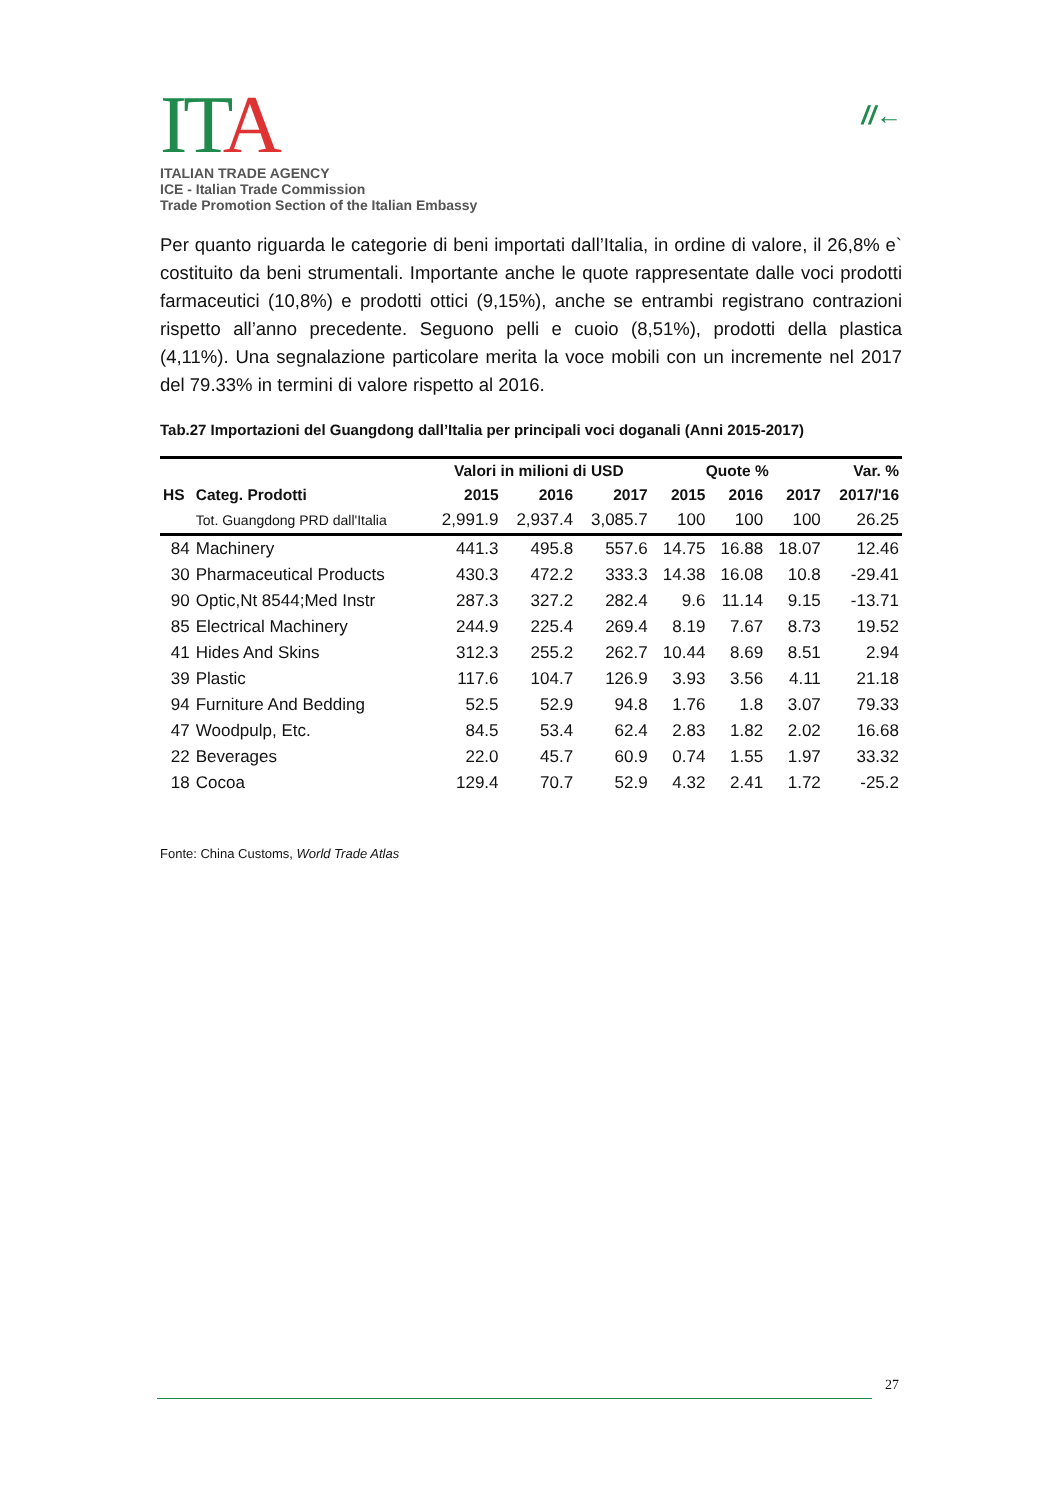ITA
ITALIAN TRADE AGENCY
ICE - Italian Trade Commission
Trade Promotion Section of the Italian Embassy
//←
Per quanto riguarda le categorie di beni importati dall’Italia, in ordine di valore, il 26,8% e` costituito da beni strumentali. Importante anche le quote rappresentate dalle voci prodotti farmaceutici (10,8%) e prodotti ottici (9,15%), anche se entrambi registrano contrazioni rispetto all’anno precedente. Seguono pelli e cuoio (8,51%), prodotti della plastica (4,11%). Una segnalazione particolare merita la voce mobili con un incremente nel 2017 del 79.33% in termini di valore rispetto al 2016.
Tab.27 Importazioni del Guangdong dall’Italia per principali voci doganali (Anni 2015-2017)
| | | Valori in milioni di USD | | | Quote % | | | Var. % |
| --- | --- | --- | --- | --- | --- | --- | --- | --- |
| HS | Categ. Prodotti | 2015 | 2016 | 2017 | 2015 | 2016 | 2017 | 2017/'16 |
| | Tot. Guangdong PRD dall'Italia | 2,991.9 | 2,937.4 | 3,085.7 | 100 | 100 | 100 | 26.25 |
| 84 | Machinery | 441.3 | 495.8 | 557.6 | 14.75 | 16.88 | 18.07 | 12.46 |
| 30 | Pharmaceutical Products | 430.3 | 472.2 | 333.3 | 14.38 | 16.08 | 10.8 | -29.41 |
| 90 | Optic,Nt 8544;Med Instr | 287.3 | 327.2 | 282.4 | 9.6 | 11.14 | 9.15 | -13.71 |
| 85 | Electrical Machinery | 244.9 | 225.4 | 269.4 | 8.19 | 7.67 | 8.73 | 19.52 |
| 41 | Hides And Skins | 312.3 | 255.2 | 262.7 | 10.44 | 8.69 | 8.51 | 2.94 |
| 39 | Plastic | 117.6 | 104.7 | 126.9 | 3.93 | 3.56 | 4.11 | 21.18 |
| 94 | Furniture And Bedding | 52.5 | 52.9 | 94.8 | 1.76 | 1.8 | 3.07 | 79.33 |
| 47 | Woodpulp, Etc. | 84.5 | 53.4 | 62.4 | 2.83 | 1.82 | 2.02 | 16.68 |
| 22 | Beverages | 22.0 | 45.7 | 60.9 | 0.74 | 1.55 | 1.97 | 33.32 |
| 18 | Cocoa | 129.4 | 70.7 | 52.9 | 4.32 | 2.41 | 1.72 | -25.2 |
Fonte: China Customs, World Trade Atlas
27